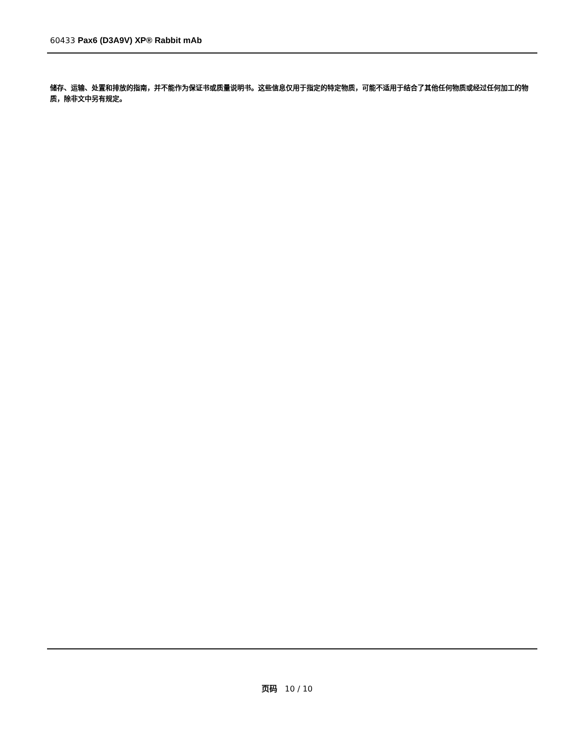60433 Pax6 (D3A9V) XP® Rabbit mAb
储存、运输、处置和排放的指南，并不能作为保证书或质量说明书。这些信息仅用于指定的特定物质，可能不适用于结合了其他任何物质或经过任何加工的物质，除非文中另有规定。
页码 10 / 10